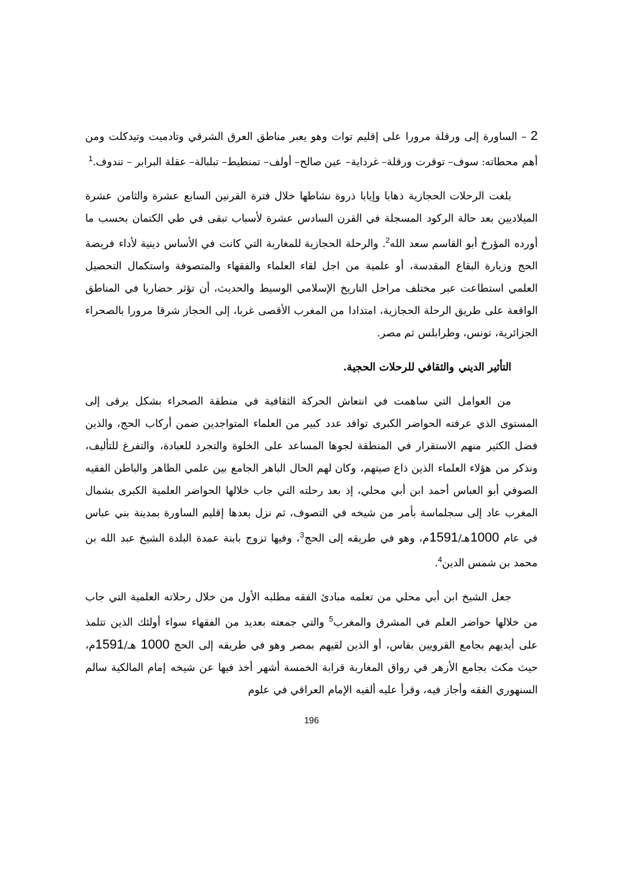2 – الساورة إلى ورقلة مرورا على إقليم توات وهو يعبر مناطق العرق الشرقي وتادميت وتيدكلت ومن أهم محطاته: سوف– توقرت ورقلة– غرداية– عين صالح– أولف– تمنطيط– تبلبالة– عقلة البرابر – تندوف.<sup>1</sup>
بلغت الرحلات الحجازية ذهابا وإيابا ذروة نشاطها خلال فترة القرنين السابع عشرة والثامن عشرة الميلاديين بعد حالة الركود المسجلة في القرن السادس عشرة لأسباب تبقى في طي الكتمان بحسب ما أورده المؤرخ أبو القاسم سعد الله<sup>2</sup>. والرحلة الحجازية للمغاربة التي كانت في الأساس دينية لأداء فريضة الحج وزيارة البقاع المقدسة، أو علمية من اجل لقاء العلماء والفقهاء والمتصوفة واستكمال التحصيل العلمي استطاعت عبر مختلف مراحل التاريخ الإسلامي الوسيط والحديث، أن تؤثر حضاريا في المناطق الواقعة على طريق الرحلة الحجازية، امتدادا من المغرب الأقصى غربا، إلى الحجاز شرقا مرورا بالصحراء الجزائرية، تونس، وطرابلس ثم مصر.
التأثير الديني والثقافي للرحلات الحجية.
من العوامل التي ساهمت في انتعاش الحركة الثقافية في منطقة الصحراء بشكل يرقى إلى المستوى الذي عرفته الحواضر الكبرى توافد عدد كبير من العلماء المتواجدين ضمن أركاب الحج، والذين فضل الكثير منهم الاستقرار في المنطقة لجوها المساعد على الخلوة والتجرد للعبادة، والتفرغ للتأليف، ونذكر من هؤلاء العلماء الذين ذاع صيتهم، وكان لهم الحال الباهر الجامع بين علمي الظاهر والباطن الفقيه الصوفي أبو العباس أحمد ابن أبي محلي، إذ بعد رحلته التي جاب خلالها الحواضر العلمية الكبرى بشمال المغرب عاد إلى سجلماسة بأمر من شيخه في التصوف، ثم نزل بعدها إقليم الساورة بمدينة بني عباس في عام 1000هـ/1591م، وهو في طريقه إلى الحج<sup>3</sup>، وفيها تزوج بابنة عمدة البلدة الشيخ عبد الله بن محمد بن شمس الدين<sup>4</sup>.
جعل الشيخ ابن أبي محلي من تعلمه مبادئ الفقه مطلبه الأول من خلال رحلاته العلمية التي جاب من خلالها حواضر العلم في المشرق والمغرب<sup>5</sup> والتي جمعته بعديد من الفقهاء سواء أولئك الذين تتلمذ على أيديهم بجامع القرويين بفاس، أو الذين لقيهم بمصر وهو في طريقه إلى الحج 1000 هـ/1591م، حيث مكث بجامع الأزهر في رواق المغاربة قرابة الخمسة أشهر أخذ فيها عن شيخه إمام المالكية سالم السنهوري الفقه وأجاز فيه، وقرأ عليه ألفيه الإمام العراقي في علوم
196